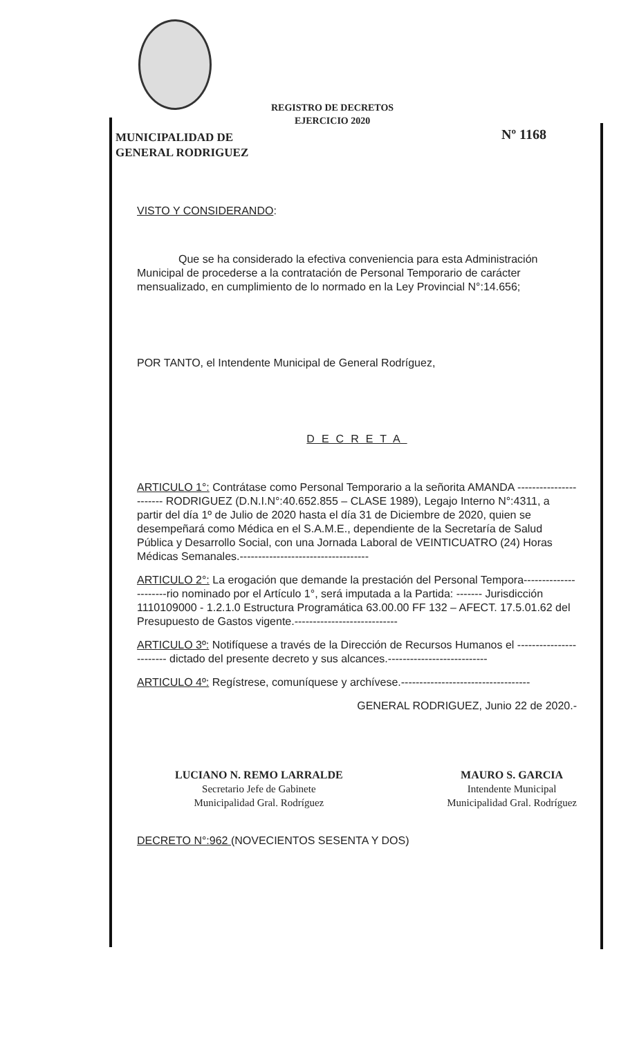REGISTRO DE DECRETOS
EJERCICIO 2020
Nº 1168
MUNICIPALIDAD DE
GENERAL RODRIGUEZ
VISTO Y CONSIDERANDO:
Que se ha considerado la efectiva conveniencia para esta Administración Municipal de procederse a la contratación de Personal Temporario de carácter mensualizado, en cumplimiento de lo normado en la Ley Provincial N°:14.656;
POR TANTO, el Intendente Municipal de General Rodríguez,
DECRETA
ARTICULO 1°: Contrátase como Personal Temporario a la señorita AMANDA ----------------------- RODRIGUEZ (D.N.I.N°:40.652.855 – CLASE 1989), Legajo Interno N°:4311, a partir del día 1º de Julio de 2020 hasta el día 31 de Diciembre de 2020, quien se desempeñará como Médica en el S.A.M.E., dependiente de la Secretaría de Salud Pública y Desarrollo Social, con una Jornada Laboral de VEINTICUATRO (24) Horas Médicas Semanales.-----------------------------------
ARTICULO 2°: La erogación que demande la prestación del Personal Tempora----------------------rio nominado por el Artículo 1°, será imputada a la Partida: ------- Jurisdicción 1110109000 - 1.2.1.0 Estructura Programática 63.00.00 FF 132 – AFECT. 17.5.01.62 del Presupuesto de Gastos vigente.----------------------------
ARTICULO 3º: Notifíquese a través de la Dirección de Recursos Humanos el ------------------------ dictado del presente decreto y sus alcances.---------------------------
ARTICULO 4º: Regístrese, comuníquese y archívese.-----------------------------------
GENERAL RODRIGUEZ, Junio 22 de 2020.-
LUCIANO N. REMO LARRALDE
Secretario Jefe de Gabinete
Municipalidad Gral. Rodríguez
MAURO S. GARCIA
Intendente Municipal
Municipalidad Gral. Rodríguez
DECRETO N°:962 (NOVECIENTOS SESENTA Y DOS)